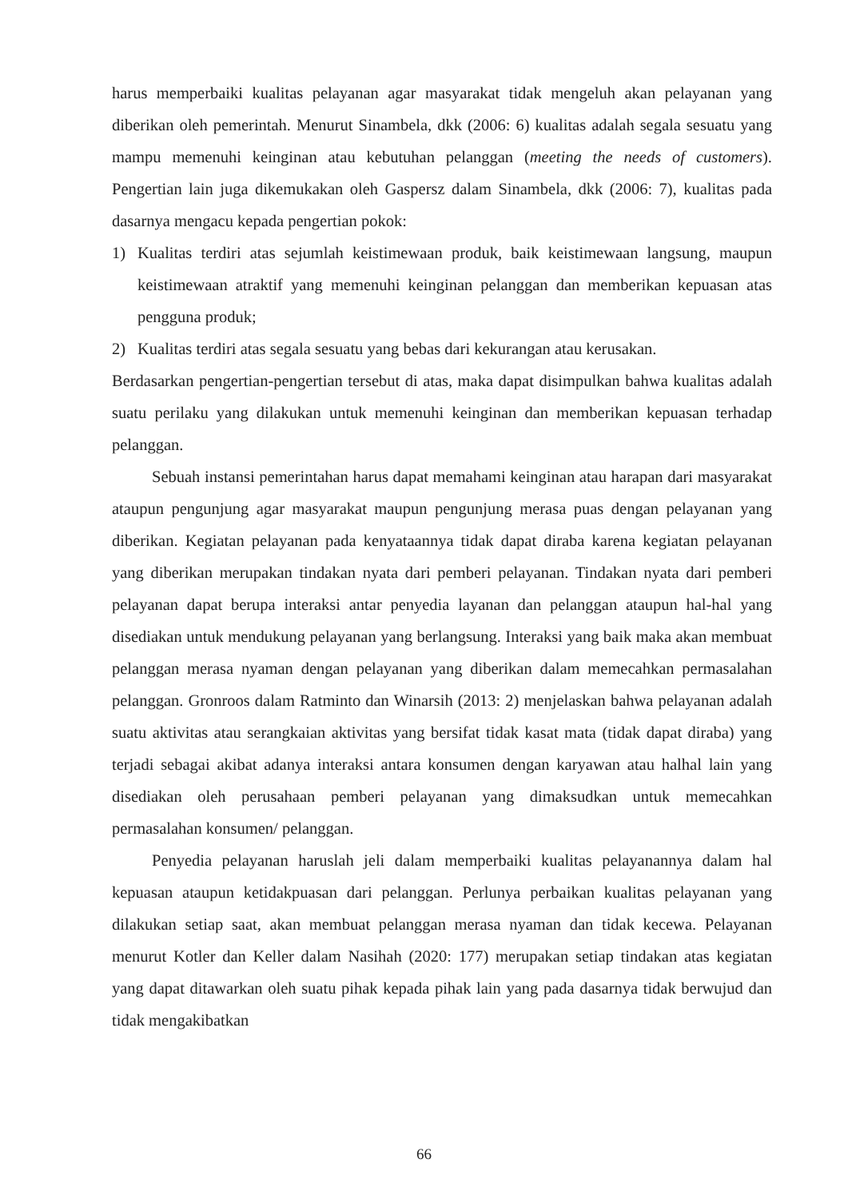harus memperbaiki kualitas pelayanan agar masyarakat tidak mengeluh akan pelayanan yang diberikan oleh pemerintah. Menurut Sinambela, dkk (2006: 6) kualitas adalah segala sesuatu yang mampu memenuhi keinginan atau kebutuhan pelanggan (meeting the needs of customers). Pengertian lain juga dikemukakan oleh Gaspersz dalam Sinambela, dkk (2006: 7), kualitas pada dasarnya mengacu kepada pengertian pokok:
1) Kualitas terdiri atas sejumlah keistimewaan produk, baik keistimewaan langsung, maupun keistimewaan atraktif yang memenuhi keinginan pelanggan dan memberikan kepuasan atas pengguna produk;
2) Kualitas terdiri atas segala sesuatu yang bebas dari kekurangan atau kerusakan.
Berdasarkan pengertian-pengertian tersebut di atas, maka dapat disimpulkan bahwa kualitas adalah suatu perilaku yang dilakukan untuk memenuhi keinginan dan memberikan kepuasan terhadap pelanggan.
Sebuah instansi pemerintahan harus dapat memahami keinginan atau harapan dari masyarakat ataupun pengunjung agar masyarakat maupun pengunjung merasa puas dengan pelayanan yang diberikan. Kegiatan pelayanan pada kenyataannya tidak dapat diraba karena kegiatan pelayanan yang diberikan merupakan tindakan nyata dari pemberi pelayanan. Tindakan nyata dari pemberi pelayanan dapat berupa interaksi antar penyedia layanan dan pelanggan ataupun hal-hal yang disediakan untuk mendukung pelayanan yang berlangsung. Interaksi yang baik maka akan membuat pelanggan merasa nyaman dengan pelayanan yang diberikan dalam memecahkan permasalahan pelanggan. Gronroos dalam Ratminto dan Winarsih (2013: 2) menjelaskan bahwa pelayanan adalah suatu aktivitas atau serangkaian aktivitas yang bersifat tidak kasat mata (tidak dapat diraba) yang terjadi sebagai akibat adanya interaksi antara konsumen dengan karyawan atau halhal lain yang disediakan oleh perusahaan pemberi pelayanan yang dimaksudkan untuk memecahkan permasalahan konsumen/ pelanggan.
Penyedia pelayanan haruslah jeli dalam memperbaiki kualitas pelayanannya dalam hal kepuasan ataupun ketidakpuasan dari pelanggan. Perlunya perbaikan kualitas pelayanan yang dilakukan setiap saat, akan membuat pelanggan merasa nyaman dan tidak kecewa. Pelayanan menurut Kotler dan Keller dalam Nasihah (2020: 177) merupakan setiap tindakan atas kegiatan yang dapat ditawarkan oleh suatu pihak kepada pihak lain yang pada dasarnya tidak berwujud dan tidak mengakibatkan
66